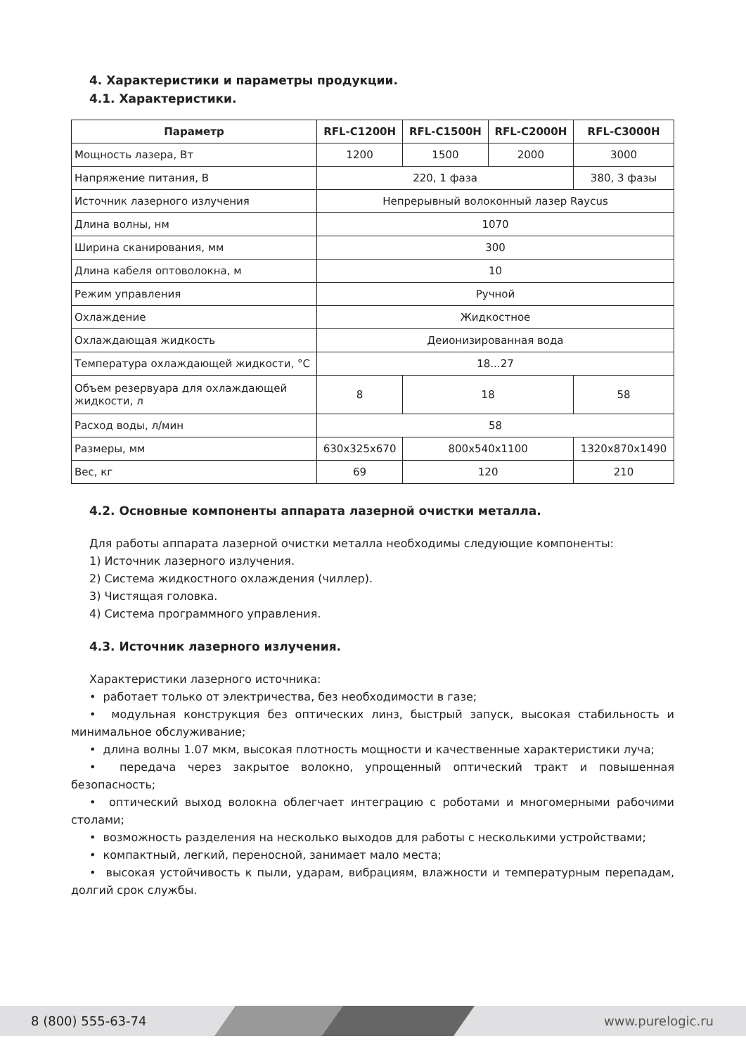4. Характеристики и параметры продукции.
4.1. Характеристики.
| Параметр | RFL-C1200H | RFL-C1500H | RFL-C2000H | RFL-C3000H |
| --- | --- | --- | --- | --- |
| Мощность лазера, Вт | 1200 | 1500 | 2000 | 3000 |
| Напряжение питания, В | 220, 1 фаза | | | 380, 3 фазы |
| Источник лазерного излучения | Непрерывный волоконный лазер Raycus | | | |
| Длина волны, нм | 1070 | | | |
| Ширина сканирования, мм | 300 | | | |
| Длина кабеля оптоволокна, м | 10 | | | |
| Режим управления | Ручной | | | |
| Охлаждение | Жидкостное | | | |
| Охлаждающая жидкость | Деионизированная вода | | | |
| Температура охлаждающей жидкости, °C | 18...27 | | | |
| Объем резервуара для охлаждающей жидкости, л | 8 | 18 | | 58 |
| Расход воды, л/мин | 58 | | | |
| Размеры, мм | 630x325x670 | 800x540x1100 | | 1320x870x1490 |
| Вес, кг | 69 | 120 | | 210 |
4.2. Основные компоненты аппарата лазерной очистки металла.
Для работы аппарата лазерной очистки металла необходимы следующие компоненты:
1) Источник лазерного излучения.
2) Система жидкостного охлаждения (чиллер).
3) Чистящая головка.
4) Система программного управления.
4.3. Источник лазерного излучения.
Характеристики лазерного источника:
• работает только от электричества, без необходимости в газе;
• модульная конструкция без оптических линз, быстрый запуск, высокая стабильность и минимальное обслуживание;
• длина волны 1.07 мкм, высокая плотность мощности и качественные характеристики луча;
• передача через закрытое волокно, упрощенный оптический тракт и повышенная безопасность;
• оптический выход волокна облегчает интеграцию с роботами и многомерными рабочими столами;
• возможность разделения на несколько выходов для работы с несколькими устройствами;
• компактный, легкий, переносной, занимает мало места;
• высокая устойчивость к пыли, ударам, вибрациям, влажности и температурным перепадам, долгий срок службы.
8 (800) 555-63-74 www.purelogic.ru